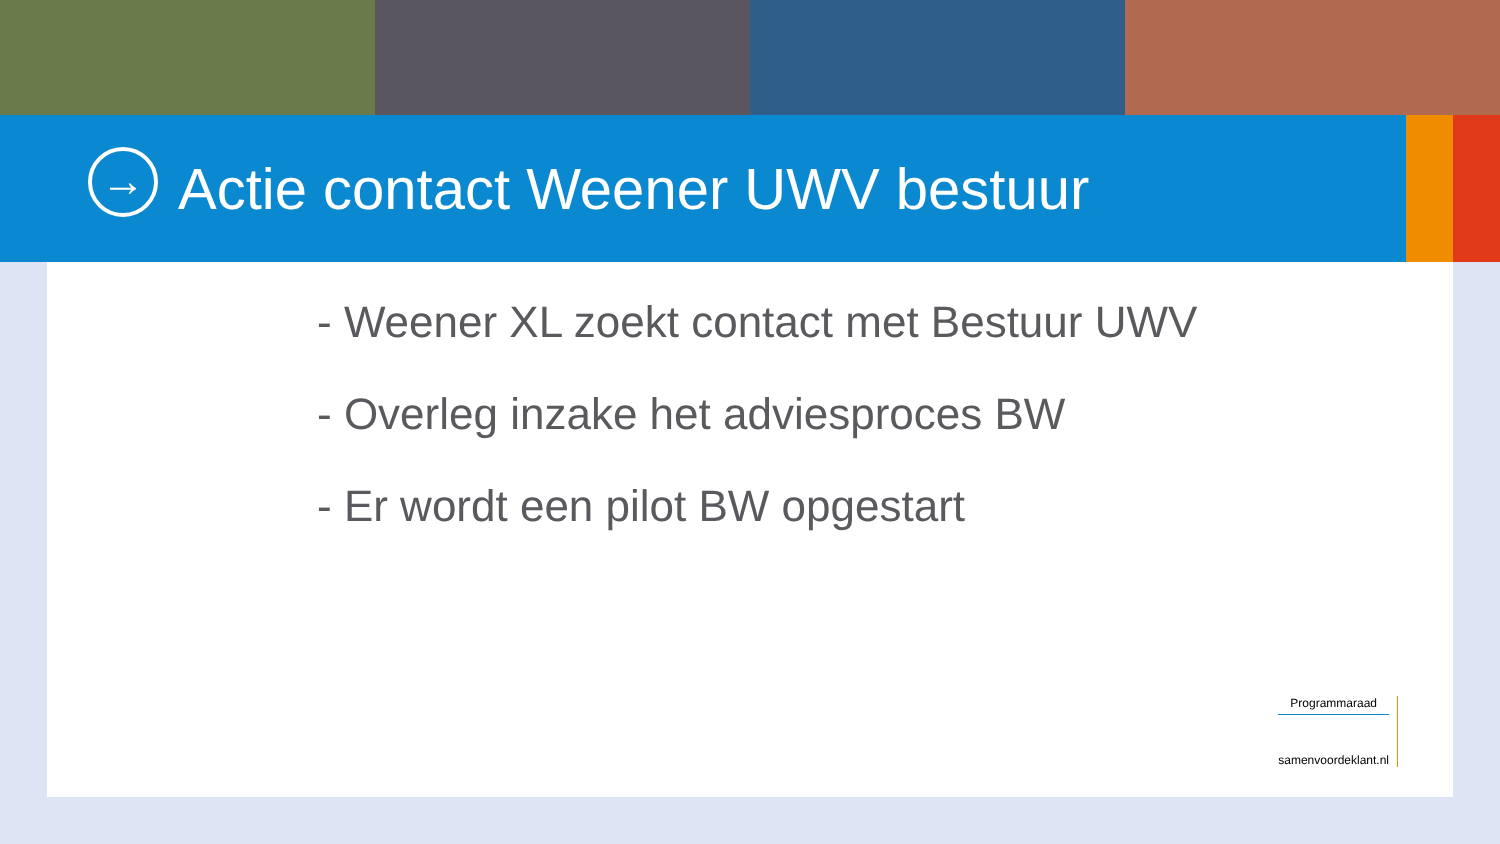→
Actie contact Weener UWV bestuur
- Weener XL zoekt contact met Bestuur UWV
- Overleg inzake het adviesproces BW
- Er wordt een pilot BW opgestart
Programmaraad
samenvoordeklant.nl